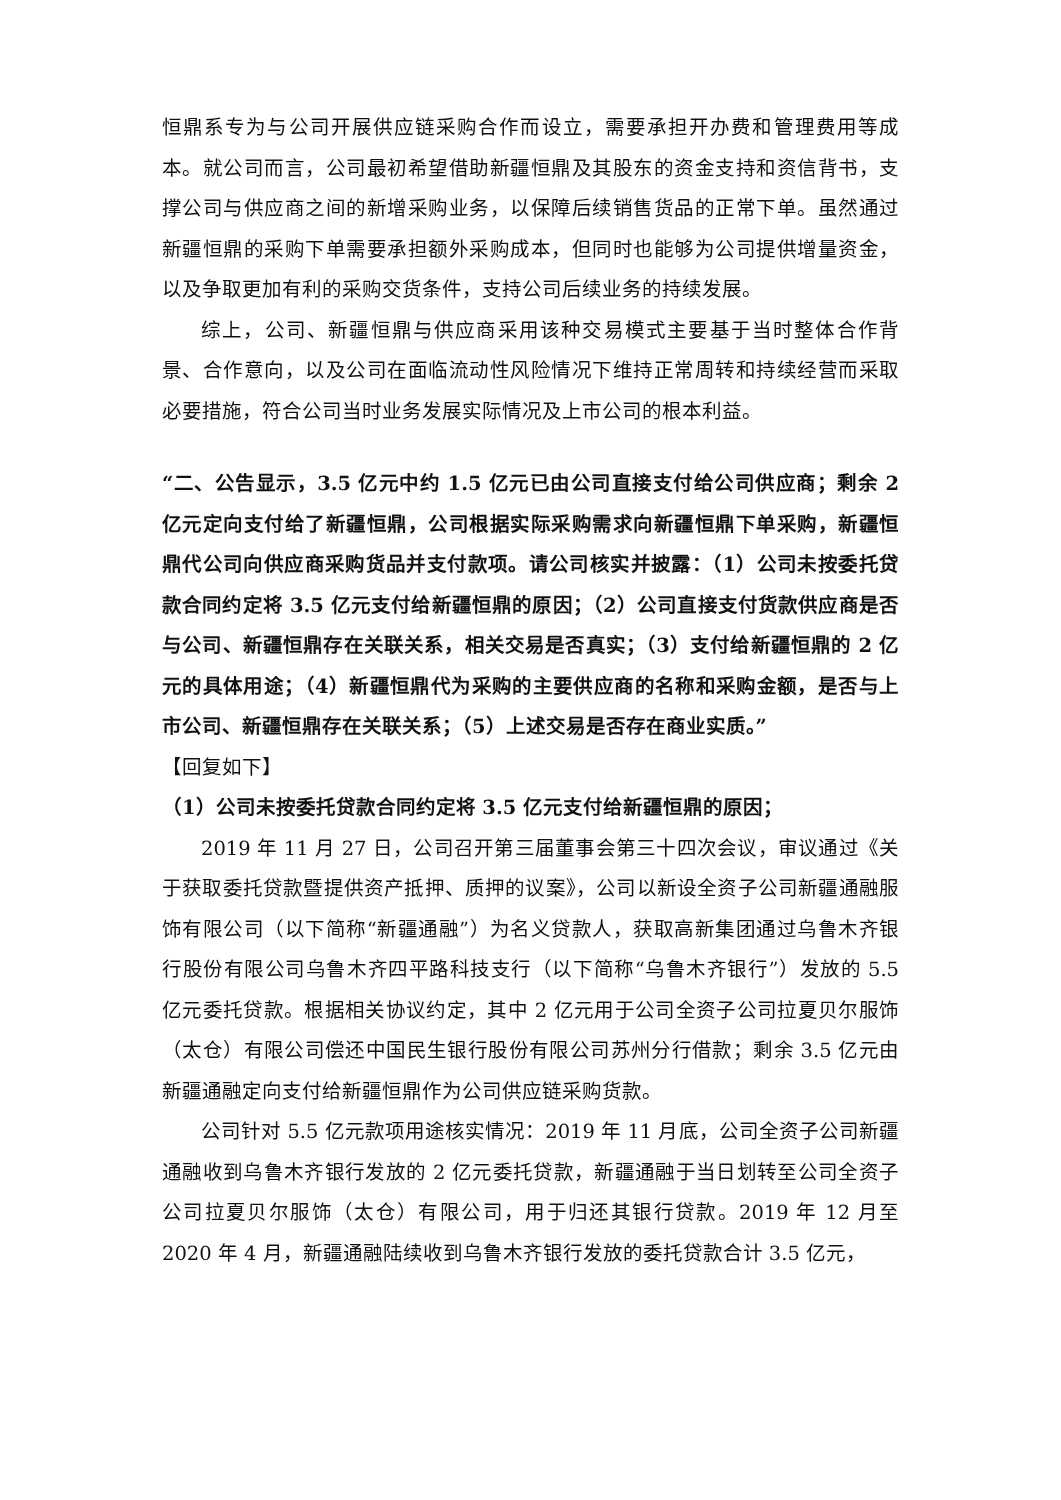恒鼎系专为与公司开展供应链采购合作而设立，需要承担开办费和管理费用等成本。就公司而言，公司最初希望借助新疆恒鼎及其股东的资金支持和资信背书，支撑公司与供应商之间的新增采购业务，以保障后续销售货品的正常下单。虽然通过新疆恒鼎的采购下单需要承担额外采购成本，但同时也能够为公司提供增量资金，以及争取更加有利的采购交货条件，支持公司后续业务的持续发展。
综上，公司、新疆恒鼎与供应商采用该种交易模式主要基于当时整体合作背景、合作意向，以及公司在面临流动性风险情况下维持正常周转和持续经营而采取必要措施，符合公司当时业务发展实际情况及上市公司的根本利益。
“二、公告显示，3.5 亿元中约 1.5 亿元已由公司直接支付给公司供应商；剩余 2 亿元定向支付给了新疆恒鼎，公司根据实际采购需求向新疆恒鼎下单采购，新疆恒鼎代公司向供应商采购货品并支付款项。请公司核实并披露：（1）公司未按委托贷款合同约定将 3.5 亿元支付给新疆恒鼎的原因；（2）公司直接支付货款供应商是否与公司、新疆恒鼎存在关联关系，相关交易是否真实；（3）支付给新疆恒鼎的 2 亿元的具体用途；（4）新疆恒鼎代为采购的主要供应商的名称和采购金额，是否与上市公司、新疆恒鼎存在关联关系；（5）上述交易是否存在商业实质。”
【回复如下】
（1）公司未按委托贷款合同约定将 3.5 亿元支付给新疆恒鼎的原因；
2019 年 11 月 27 日，公司召开第三届董事会第三十四次会议，审议通过《关于获取委托贷款暨提供资产抵押、质押的议案》，公司以新设全资子公司新疆通融服饰有限公司（以下简称“新疆通融”）为名义贷款人，获取高新集团通过乌鲁木齐银行股份有限公司乌鲁木齐四平路科技支行（以下简称“乌鲁木齐银行”）发放的 5.5 亿元委托贷款。根据相关协议约定，其中 2 亿元用于公司全资子公司拉夏贝尔服饰（太仓）有限公司偿还中国民生银行股份有限公司苏州分行借款；剩余 3.5 亿元由新疆通融定向支付给新疆恒鼎作为公司供应链采购货款。
公司针对 5.5 亿元款项用途核实情况：2019 年 11 月底，公司全资子公司新疆通融收到乌鲁木齐银行发放的 2 亿元委托贷款，新疆通融于当日划转至公司全资子公司拉夏贝尔服饰（太仓）有限公司，用于归还其银行贷款。2019 年 12 月至 2020 年 4 月，新疆通融陆续收到乌鲁木齐银行发放的委托贷款合计 3.5 亿元，